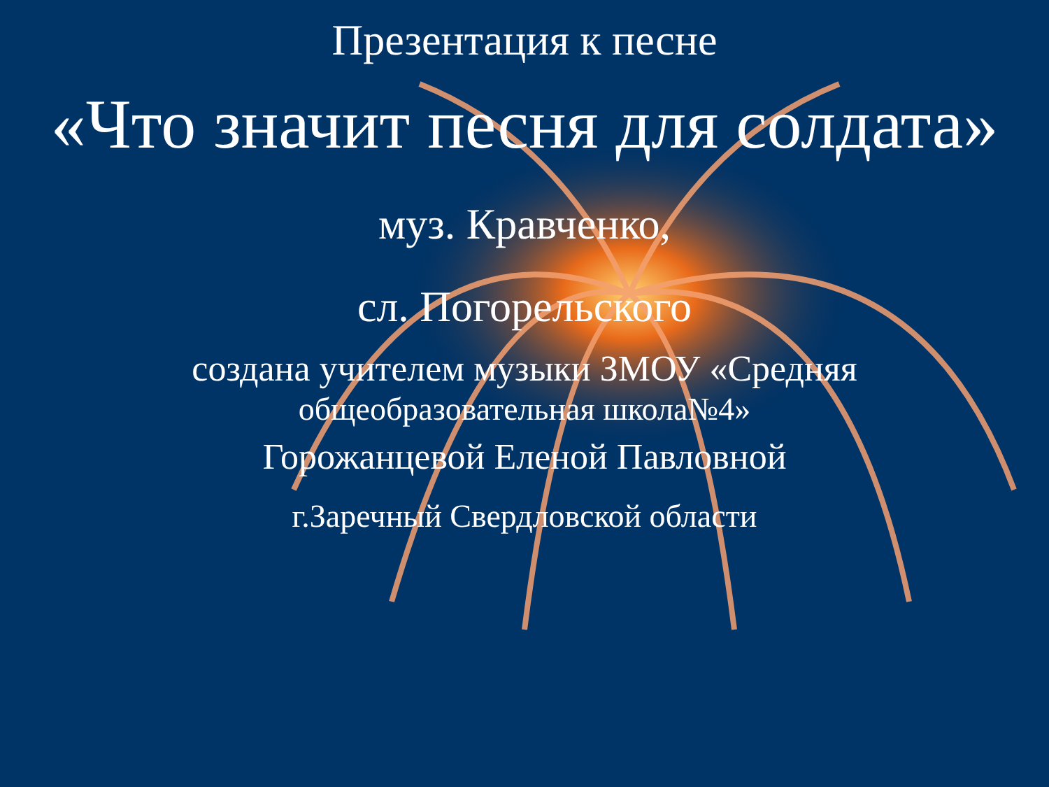Презентация к песне
«Что значит песня для солдата»
муз. Кравченко,
сл. Погорельского
создана учителем музыки ЗМОУ «Средняя
общеобразовательная школа№4»
Горожанцевой Еленой Павловной
г.Заречный Свердловской области